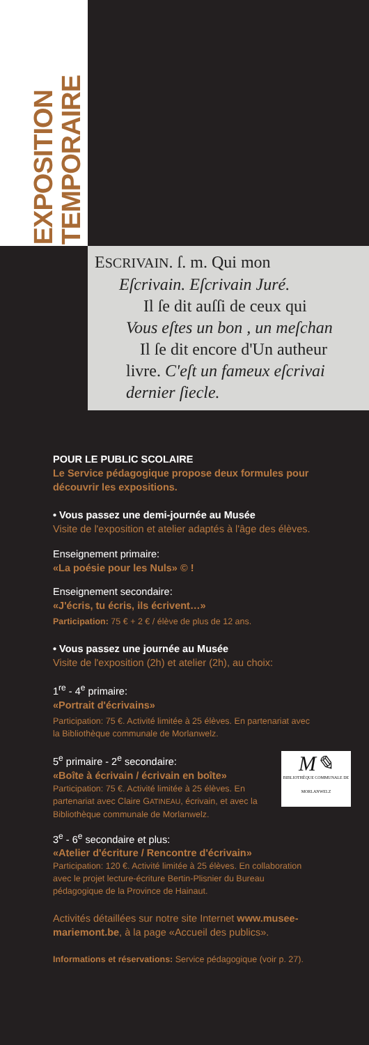EXPOSITION
TEMPORAIRE
ESCRIVAIN. ſ. m. Qui mon
Eſcrivain. Eſcrivain Juré.
Il ſe dit auſſi de ceux qui
Vous eſtes un bon , un meſchan
Il ſe dit encore d'Un autheur
livre. C'eſt un fameux eſcrivai
dernier ſiecle.
POUR LE PUBLIC SCOLAIRE
Le Service pédagogique propose deux formules pour découvrir les expositions.
• Vous passez une demi-journée au Musée
Visite de l'exposition et atelier adaptés à l'âge des élèves.
Enseignement primaire:
«La poésie pour les Nuls» © !
Enseignement secondaire:
«J'écris, tu écris, ils écrivent…»
Participation: 75 € + 2 € / élève de plus de 12 ans.
• Vous passez une journée au Musée
Visite de l'exposition (2h) et atelier (2h), au choix:
1<sup>re</sup> - 4<sup>e</sup> primaire:
«Portrait d'écrivains»
Participation: 75 €. Activité limitée à 25 élèves. En partenariat avec la Bibliothèque communale de Morlanwelz.
5<sup>e</sup> primaire - 2<sup>e</sup> secondaire:
«Boîte à écrivain / écrivain en boîte»
Participation: 75 €. Activité limitée à 25 élèves. En partenariat avec Claire GATINEAU, écrivain, et avec la Bibliothèque communale de Morlanwelz.
M✎
BIBLIOTHÈQUE COMMUNALE DE MORLANWELZ
3<sup>e</sup> - 6<sup>e</sup> secondaire et plus:
«Atelier d'écriture / Rencontre d'écrivain»
Participation: 120 €. Activité limitée à 25 élèves. En collaboration avec le projet lecture-écriture Bertin-Plisnier du Bureau pédagogique de la Province de Hainaut.
Activités détaillées sur notre site Internet www.musee-mariemont.be, à la page «Accueil des publics».
Informations et réservations: Service pédagogique (voir p. 27).